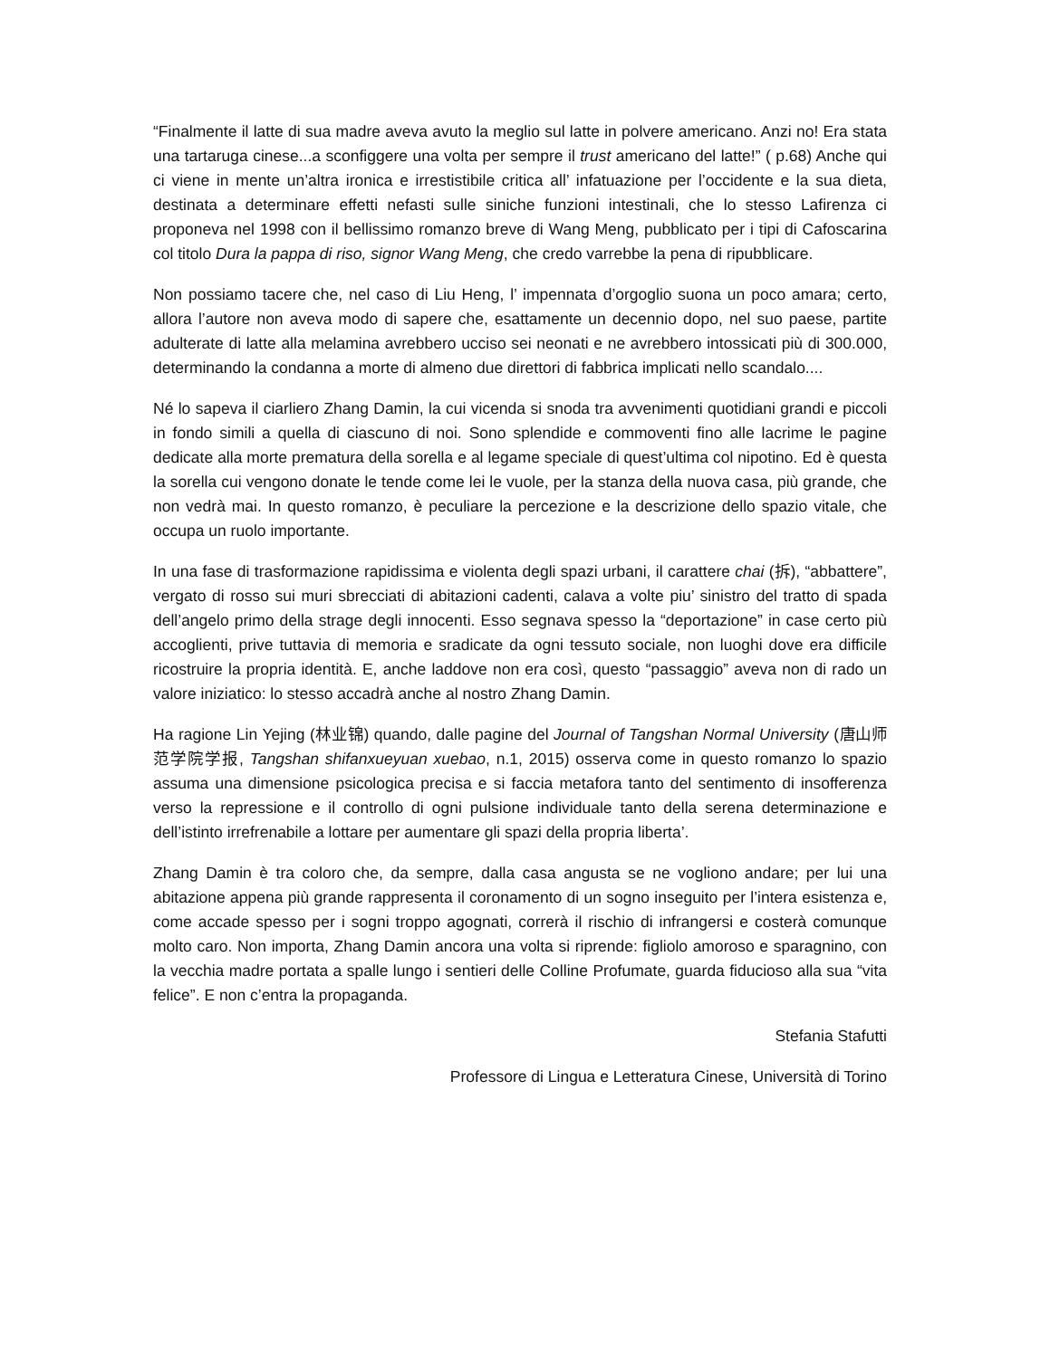“Finalmente il latte di sua madre aveva avuto la meglio sul latte in polvere americano. Anzi no! Era stata una tartaruga cinese...a sconfiggere una volta per sempre il trust americano del latte!” ( p.68) Anche qui ci viene in mente un’altra ironica e irrestistibile critica all’ infatuazione per l’occidente e la sua dieta, destinata a determinare effetti nefasti sulle siniche funzioni intestinali, che lo stesso Lafirenza ci proponeva nel 1998 con il bellissimo romanzo breve di Wang Meng, pubblicato per i tipi di Cafoscarina col titolo Dura la pappa di riso, signor Wang Meng, che credo varrebbe la pena di ripubblicare.
Non possiamo tacere che, nel caso di Liu Heng, l’ impennata d’orgoglio suona un poco amara; certo, allora l’autore non aveva modo di sapere che, esattamente un decennio dopo, nel suo paese, partite adulterate di latte alla melamina avrebbero ucciso sei neonati e ne avrebbero intossicati più di 300.000, determinando la condanna a morte di almeno due direttori di fabbrica implicati nello scandalo....
Né lo sapeva il ciarliero Zhang Damin, la cui vicenda si snoda tra avvenimenti quotidiani grandi e piccoli in fondo simili a quella di ciascuno di noi. Sono splendide e commoventi fino alle lacrime le pagine dedicate alla morte prematura della sorella e al legame speciale di quest’ultima col nipotino. Ed è questa la sorella cui vengono donate le tende come lei le vuole, per la stanza della nuova casa, più grande, che non vedrà mai. In questo romanzo, è peculiare la percezione e la descrizione dello spazio vitale, che occupa un ruolo importante.
In una fase di trasformazione rapidissima e violenta degli spazi urbani, il carattere chai (拆), “abbattere”, vergato di rosso sui muri sbrecciati di abitazioni cadenti, calava a volte piu’ sinistro del tratto di spada dell’angelo primo della strage degli innocenti. Esso segnava spesso la “deportazione” in case certo più accoglienti, prive tuttavia di memoria e sradicate da ogni tessuto sociale, non luoghi dove era difficile ricostruire la propria identità. E, anche laddove non era così, questo “passaggio” aveva non di rado un valore iniziatico: lo stesso accadrà anche al nostro Zhang Damin.
Ha ragione Lin Yejing (林业锦) quando, dalle pagine del Journal of Tangshan Normal University (唐山师范学院学报, Tangshan shifanxueyuan xuebao, n.1, 2015) osserva come in questo romanzo lo spazio assuma una dimensione psicologica precisa e si faccia metafora tanto del sentimento di insofferenza verso la repressione e il controllo di ogni pulsione individuale tanto della serena determinazione e dell’istinto irrefrenabile a lottare per aumentare gli spazi della propria liberta’.
Zhang Damin è tra coloro che, da sempre, dalla casa angusta se ne vogliono andare; per lui una abitazione appena più grande rappresenta il coronamento di un sogno inseguito per l’intera esistenza e, come accade spesso per i sogni troppo agognati, correrà il rischio di infrangersi e costerà comunque molto caro. Non importa, Zhang Damin ancora una volta si riprende: figliolo amoroso e sparagnino, con la vecchia madre portata a spalle lungo i sentieri delle Colline Profumate, guarda fiducioso alla sua “vita felice”. E non c’entra la propaganda.
Stefania Stafutti
Professore di Lingua e Letteratura Cinese, Università di Torino